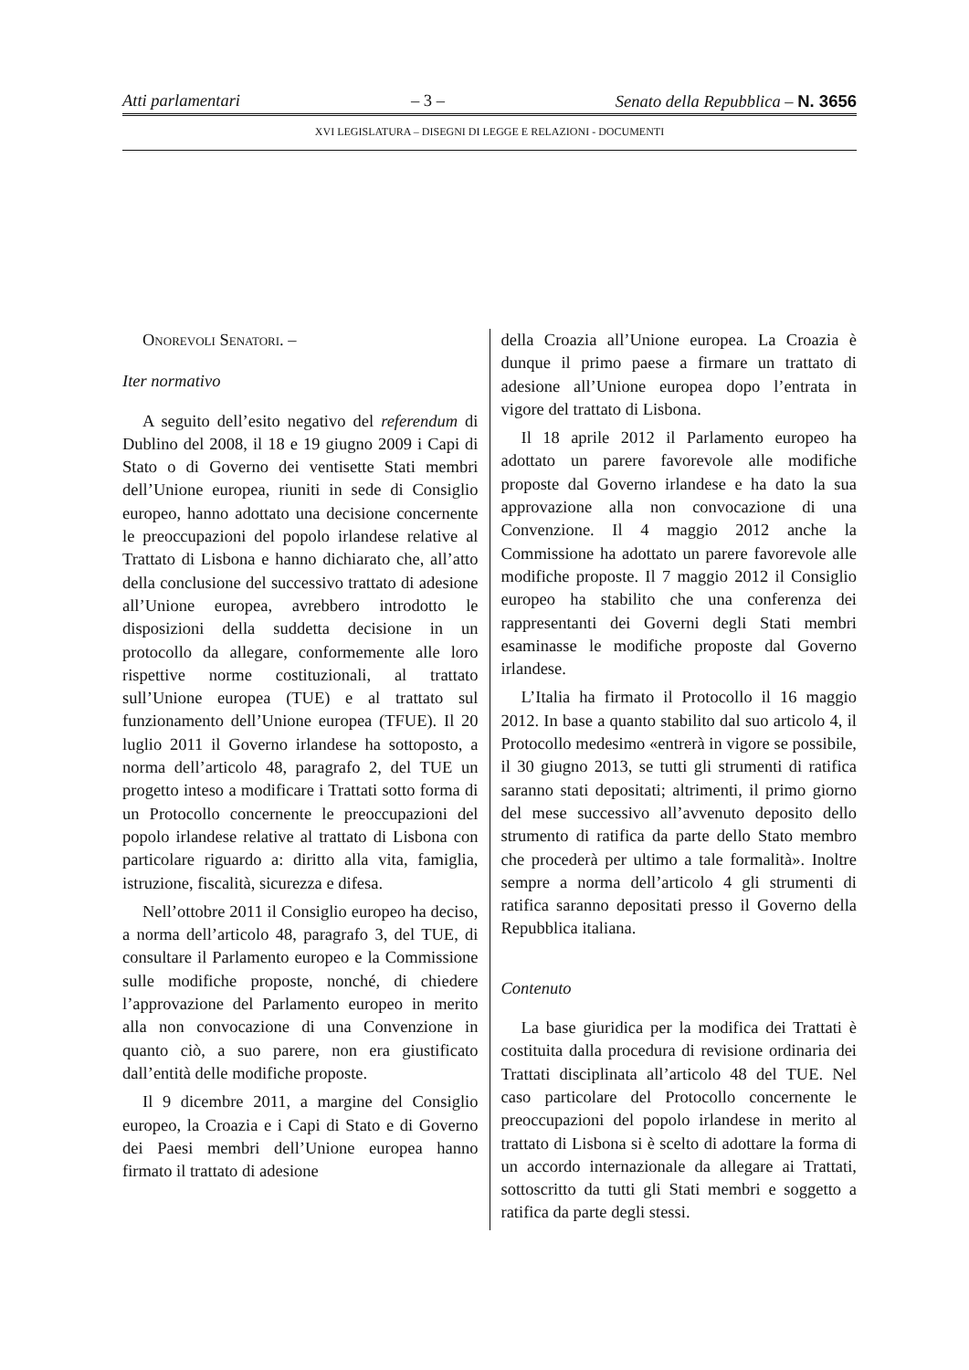Atti parlamentari – 3 – Senato della Repubblica – N. 3656
XVI LEGISLATURA – DISEGNI DI LEGGE E RELAZIONI - DOCUMENTI
Onorevoli Senatori. –
Iter normativo
A seguito dell’esito negativo del referendum di Dublino del 2008, il 18 e 19 giugno 2009 i Capi di Stato o di Governo dei ventisette Stati membri dell’Unione europea, riuniti in sede di Consiglio europeo, hanno adottato una decisione concernente le preoccupazioni del popolo irlandese relative al Trattato di Lisbona e hanno dichiarato che, all’atto della conclusione del successivo trattato di adesione all’Unione europea, avrebbero introdotto le disposizioni della suddetta decisione in un protocollo da allegare, conformemente alle loro rispettive norme costituzionali, al trattato sull’Unione europea (TUE) e al trattato sul funzionamento dell’Unione europea (TFUE). Il 20 luglio 2011 il Governo irlandese ha sottoposto, a norma dell’articolo 48, paragrafo 2, del TUE un progetto inteso a modificare i Trattati sotto forma di un Protocollo concernente le preoccupazioni del popolo irlandese relative al trattato di Lisbona con particolare riguardo a: diritto alla vita, famiglia, istruzione, fiscalità, sicurezza e difesa.
Nell’ottobre 2011 il Consiglio europeo ha deciso, a norma dell’articolo 48, paragrafo 3, del TUE, di consultare il Parlamento europeo e la Commissione sulle modifiche proposte, nonché, di chiedere l’approvazione del Parlamento europeo in merito alla non convocazione di una Convenzione in quanto ciò, a suo parere, non era giustificato dall’entità delle modifiche proposte.
Il 9 dicembre 2011, a margine del Consiglio europeo, la Croazia e i Capi di Stato e di Governo dei Paesi membri dell’Unione europea hanno firmato il trattato di adesione
della Croazia all’Unione europea. La Croazia è dunque il primo paese a firmare un trattato di adesione all’Unione europea dopo l’entrata in vigore del trattato di Lisbona.
Il 18 aprile 2012 il Parlamento europeo ha adottato un parere favorevole alle modifiche proposte dal Governo irlandese e ha dato la sua approvazione alla non convocazione di una Convenzione. Il 4 maggio 2012 anche la Commissione ha adottato un parere favorevole alle modifiche proposte. Il 7 maggio 2012 il Consiglio europeo ha stabilito che una conferenza dei rappresentanti dei Governi degli Stati membri esaminasse le modifiche proposte dal Governo irlandese.
L’Italia ha firmato il Protocollo il 16 maggio 2012. In base a quanto stabilito dal suo articolo 4, il Protocollo medesimo «entrerà in vigore se possibile, il 30 giugno 2013, se tutti gli strumenti di ratifica saranno stati depositati; altrimenti, il primo giorno del mese successivo all’avvenuto deposito dello strumento di ratifica da parte dello Stato membro che procederà per ultimo a tale formalità». Inoltre sempre a norma dell’articolo 4 gli strumenti di ratifica saranno depositati presso il Governo della Repubblica italiana.
Contenuto
La base giuridica per la modifica dei Trattati è costituita dalla procedura di revisione ordinaria dei Trattati disciplinata all’articolo 48 del TUE. Nel caso particolare del Protocollo concernente le preoccupazioni del popolo irlandese in merito al trattato di Lisbona si è scelto di adottare la forma di un accordo internazionale da allegare ai Trattati, sottoscritto da tutti gli Stati membri e soggetto a ratifica da parte degli stessi.